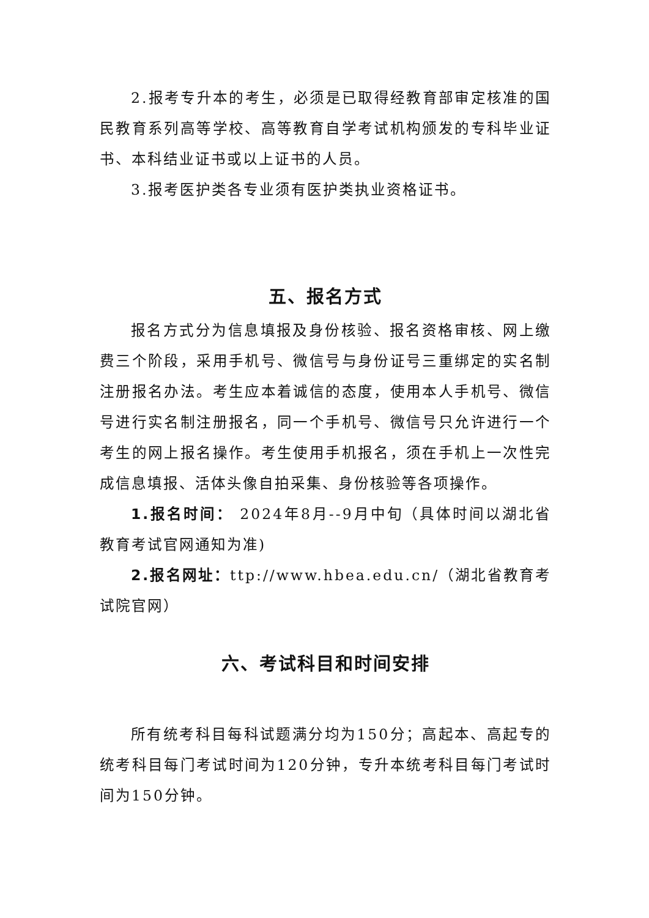2.报考专升本的考生，必须是已取得经教育部审定核准的国民教育系列高等学校、高等教育自学考试机构颁发的专科毕业证书、本科结业证书或以上证书的人员。
3.报考医护类各专业须有医护类执业资格证书。
五、报名方式
报名方式分为信息填报及身份核验、报名资格审核、网上缴费三个阶段，采用手机号、微信号与身份证号三重绑定的实名制注册报名办法。考生应本着诚信的态度，使用本人手机号、微信号进行实名制注册报名，同一个手机号、微信号只允许进行一个考生的网上报名操作。考生使用手机报名，须在手机上一次性完成信息填报、活体头像自拍采集、身份核验等各项操作。
1.报名时间： 2024年8月--9月中旬（具体时间以湖北省教育考试官网通知为准)
2.报名网址：ttp://www.hbea.edu.cn/（湖北省教育考试院官网）
六、考试科目和时间安排
所有统考科目每科试题满分均为150分；高起本、高起专的统考科目每门考试时间为120分钟，专升本统考科目每门考试时间为150分钟。